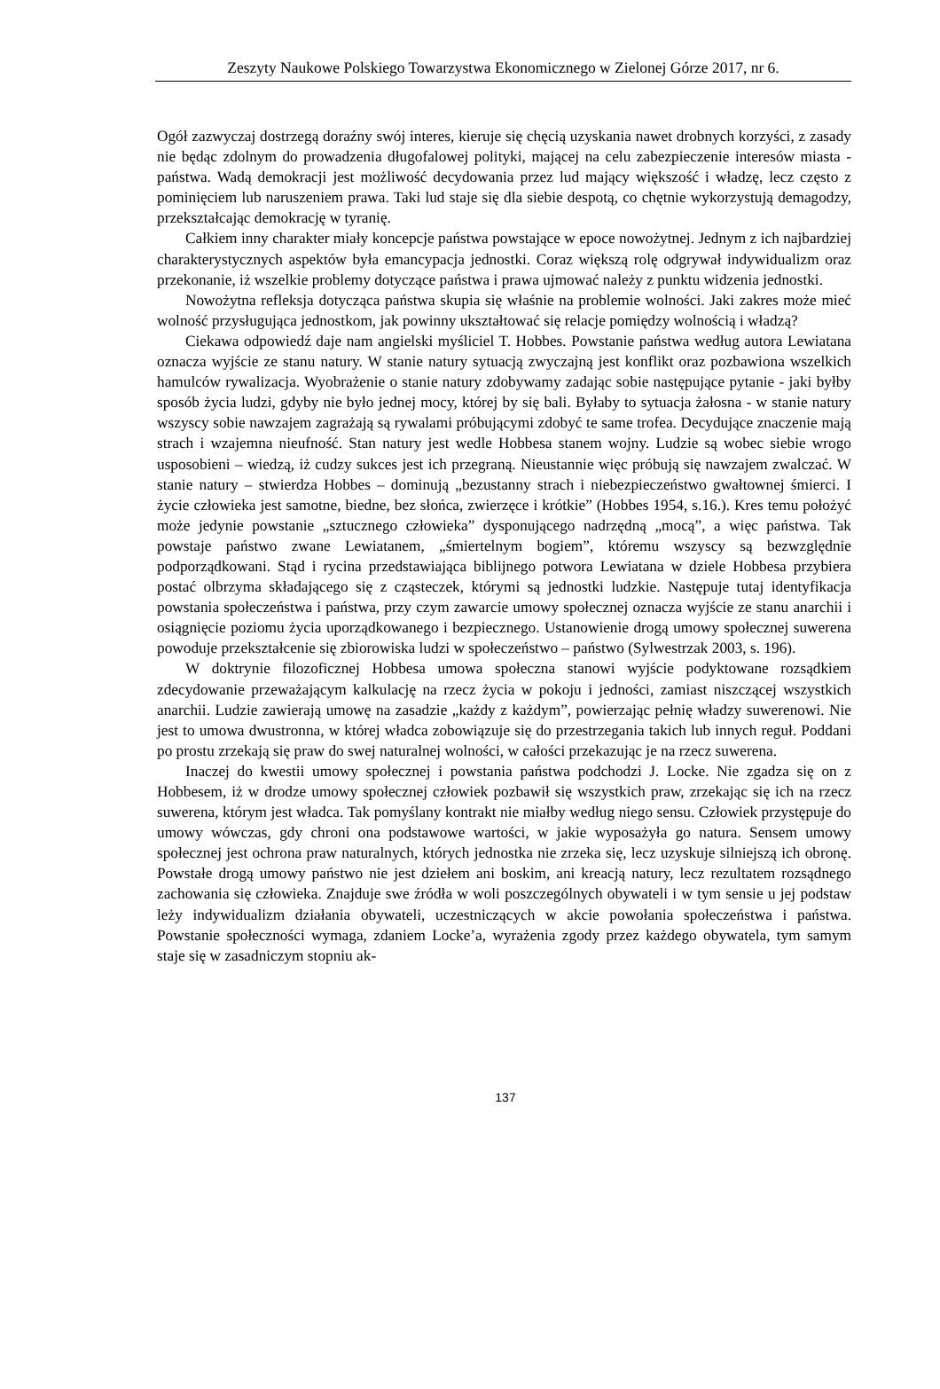Zeszyty Naukowe Polskiego Towarzystwa Ekonomicznego w Zielonej Górze 2017, nr 6.
Ogół zazwyczaj dostrzegą doraźny swój interes, kieruje się chęcią uzyskania nawet drobnych korzyści, z zasady nie będąc zdolnym do prowadzenia długofalowej polityki, mającej na celu zabezpieczenie interesów miasta - państwa. Wadą demokracji jest możliwość decydowania przez lud mający większość i władzę, lecz często z pominięciem lub naruszeniem prawa. Taki lud staje się dla siebie despotą, co chętnie wykorzystują demagodzy, przekształcając demokrację w tyranię.
Całkiem inny charakter miały koncepcje państwa powstające w epoce nowożytnej. Jednym z ich najbardziej charakterystycznych aspektów była emancypacja jednostki. Coraz większą rolę odgrywał indywidualizm oraz przekonanie, iż wszelkie problemy dotyczące państwa i prawa ujmować należy z punktu widzenia jednostki.
Nowożytna refleksja dotycząca państwa skupia się właśnie na problemie wolności. Jaki zakres może mieć wolność przysługująca jednostkom, jak powinny ukształtować się relacje pomiędzy wolnością i władzą?
Ciekawa odpowiedź daje nam angielski myśliciel T. Hobbes. Powstanie państwa według autora Lewiatana oznacza wyjście ze stanu natury. W stanie natury sytuacją zwyczajną jest konflikt oraz pozbawiona wszelkich hamulców rywalizacja. Wyobrażenie o stanie natury zdobywamy zadając sobie następujące pytanie - jaki byłby sposób życia ludzi, gdyby nie było jednej mocy, której by się bali. Byłaby to sytuacja żałosna - w stanie natury wszyscy sobie nawzajem zagrażają są rywalami próbującymi zdobyć te same trofea. Decydujące znaczenie mają strach i wzajemna nieufność. Stan natury jest wedle Hobbesa stanem wojny. Ludzie są wobec siebie wrogo usposobieni – wiedzą, iż cudzy sukces jest ich przegraną. Nieustannie więc próbują się nawzajem zwalczać. W stanie natury – stwierdza Hobbes – dominują „bezustanny strach i niebezpieczeństwo gwałtownej śmierci. I życie człowieka jest samotne, biedne, bez słońca, zwierzęce i krótkie” (Hobbes 1954, s.16.). Kres temu położyć może jedynie powstanie „sztucznego człowieka” dysponującego nadrzędną „mocą”, a więc państwa. Tak powstaje państwo zwane Lewiatanem, „śmiertelnym bogiem”, któremu wszyscy są bezwzględnie podporządkowani. Stąd i rycina przedstawiająca biblijnego potwora Lewiatana w dziele Hobbesa przybiera postać olbrzyma składającego się z cząsteczek, którymi są jednostki ludzkie. Następuje tutaj identyfikacja powstania społeczeństwa i państwa, przy czym zawarcie umowy społecznej oznacza wyjście ze stanu anarchii i osiągnięcie poziomu życia uporządkowanego i bezpiecznego. Ustanowienie drogą umowy społecznej suwerena powoduje przekształcenie się zbiorowiska ludzi w społeczeństwo – państwo (Sylwestrzak 2003, s. 196).
W doktrynie filozoficznej Hobbesa umowa społeczna stanowi wyjście podyktowane rozsądkiem zdecydowanie przeważającym kalkulację na rzecz życia w pokoju i jedności, zamiast niszczącej wszystkich anarchii. Ludzie zawierają umowę na zasadzie „każdy z każdym”, powierzając pełnię władzy suwerenowi. Nie jest to umowa dwustronna, w której władca zobowiązuje się do przestrzegania takich lub innych reguł. Poddani po prostu zrzekają się praw do swej naturalnej wolności, w całości przekazując je na rzecz suwerena.
Inaczej do kwestii umowy społecznej i powstania państwa podchodzi J. Locke. Nie zgadza się on z Hobbesem, iż w drodze umowy społecznej człowiek pozbawił się wszystkich praw, zrzekając się ich na rzecz suwerena, którym jest władca. Tak pomyślany kontrakt nie miałby według niego sensu. Człowiek przystępuje do umowy wówczas, gdy chroni ona podstawowe wartości, w jakie wyposażyła go natura. Sensem umowy społecznej jest ochrona praw naturalnych, których jednostka nie zrzeka się, lecz uzyskuje silniejszą ich obronę. Powstałe drogą umowy państwo nie jest dziełem ani boskim, ani kreacją natury, lecz rezultatem rozsądnego zachowania się człowieka. Znajduje swe źródła w woli poszczególnych obywateli i w tym sensie u jej podstaw leży indywidualizm działania obywateli, uczestniczących w akcie powołania społeczeństwa i państwa. Powstanie społeczności wymaga, zdaniem Locke’a, wyrażenia zgody przez każdego obywatela, tym samym staje się w zasadniczym stopniu ak-
137